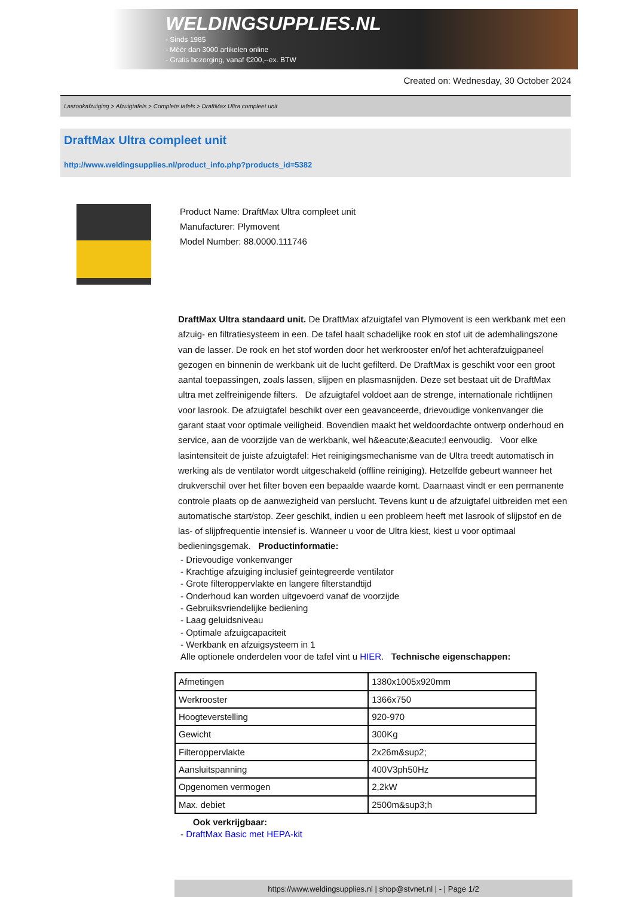WELDINGSUPPLIES.NL
- Sinds 1985
- Méér dan 3000 artikelen online
- Gratis bezorging, vanaf €200,--ex. BTW
Created on: Wednesday, 30 October 2024
Lasrookafzuiging > Afzuigtafels > Complete tafels > DraftMax Ultra compleet unit
DraftMax Ultra compleet unit
http://www.weldingsupplies.nl/product_info.php?products_id=5382
Product Name: DraftMax Ultra compleet unit
Manufacturer: Plymovent
Model Number: 88.0000.111746
DraftMax Ultra standaard unit. De DraftMax afzuigtafel van Plymovent is een werkbank met een afzuig- en filtratiesysteem in een. De tafel haalt schadelijke rook en stof uit de ademhalingszone van de lasser. De rook en het stof worden door het werkrooster en/of het achterafzuigpaneel gezogen en binnenin de werkbank uit de lucht gefilterd. De DraftMax is geschikt voor een groot aantal toepassingen, zoals lassen, slijpen en plasmasnijden. Deze set bestaat uit de DraftMax ultra met zelfreinigende filters. De afzuigtafel voldoet aan de strenge, internationale richtlijnen voor lasrook. De afzuigtafel beschikt over een geavanceerde, drievoudige vonkenvanger die garant staat voor optimale veiligheid. Bovendien maakt het weldoordachte ontwerp onderhoud en service, aan de voorzijde van de werkbank, wel h&eacute;&eacute;l eenvoudig. Voor elke lasintensiteit de juiste afzuigtafel: Het reinigingsmechanisme van de Ultra treedt automatisch in werking als de ventilator wordt uitgeschakeld (offline reiniging). Hetzelfde gebeurt wanneer het drukverschil over het filter boven een bepaalde waarde komt. Daarnaast vindt er een permanente controle plaats op de aanwezigheid van perslucht. Tevens kunt u de afzuigtafel uitbreiden met een automatische start/stop. Zeer geschikt, indien u een probleem heeft met lasrook of slijpstof en de las- of slijpfrequentie intensief is. Wanneer u voor de Ultra kiest, kiest u voor optimaal bedieningsgemak. Productinformatie:
- Drievoudige vonkenvanger
- Krachtige afzuiging inclusief geintegreerde ventilator
- Grote filteroppervlakte en langere filterstandtijd
- Onderhoud kan worden uitgevoerd vanaf de voorzijde
- Gebruiksvriendelijke bediening
- Laag geluidsniveau
- Optimale afzuigcapaciteit
- Werkbank en afzuigsysteem in 1
Alle optionele onderdelen voor de tafel vint u HIER. Technische eigenschappen:
| Afmetingen | 1380x1005x920mm |
| Werkrooster | 1366x750 |
| Hoogteverstelling | 920-970 |
| Gewicht | 300Kg |
| Filteroppervlakte | 2x26m&sup2; |
| Aansluitspanning | 400V3ph50Hz |
| Opgenomen vermogen | 2,2kW |
| Max. debiet | 2500m&sup3;h |
Ook verkrijgbaar:
- DraftMax Basic met HEPA-kit
https://www.weldingsupplies.nl | shop@stvnet.nl | - | Page 1/2